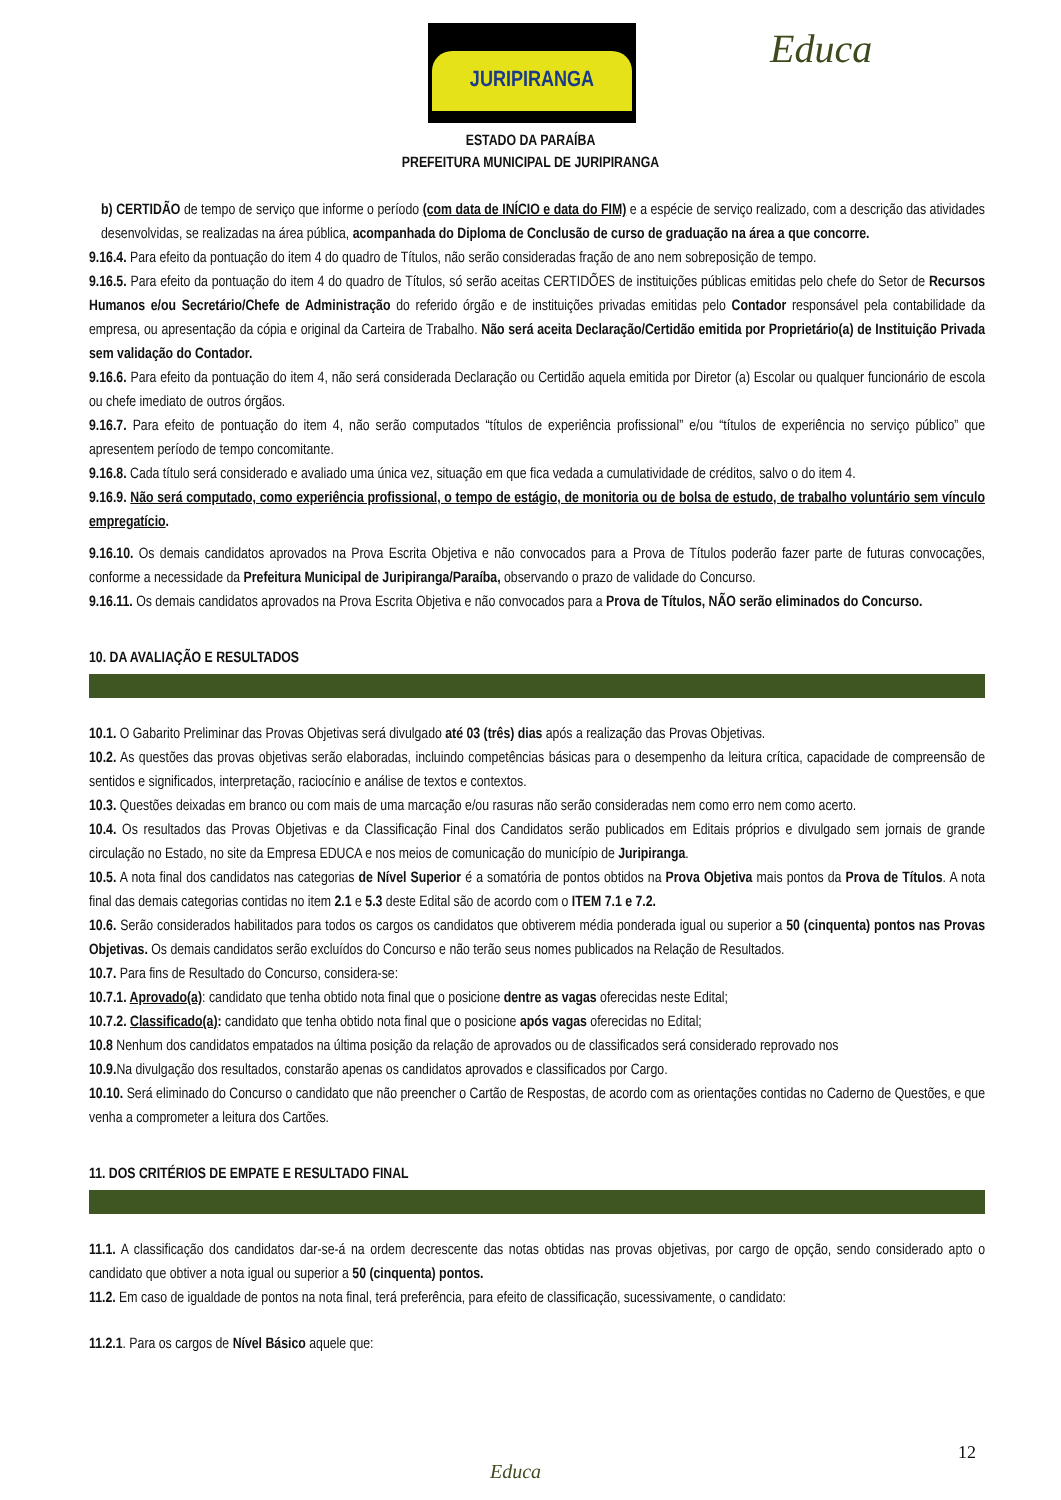JURIPIRANGA Educa
ESTADO DA PARAÍBA
PREFEITURA MUNICIPAL DE JURIPIRANGA
b) CERTIDÃO de tempo de serviço que informe o período (com data de INÍCIO e data do FIM) e a espécie de serviço realizado, com a descrição das atividades desenvolvidas, se realizadas na área pública, acompanhada do Diploma de Conclusão de curso de graduação na área a que concorre.
9.16.4. Para efeito da pontuação do item 4 do quadro de Títulos, não serão consideradas fração de ano nem sobreposição de tempo.
9.16.5. Para efeito da pontuação do item 4 do quadro de Títulos, só serão aceitas CERTIDÕES de instituições públicas emitidas pelo chefe do Setor de Recursos Humanos e/ou Secretário/Chefe de Administração do referido órgão e de instituições privadas emitidas pelo Contador responsável pela contabilidade da empresa, ou apresentação da cópia e original da Carteira de Trabalho. Não será aceita Declaração/Certidão emitida por Proprietário(a) de Instituição Privada sem validação do Contador.
9.16.6. Para efeito da pontuação do item 4, não será considerada Declaração ou Certidão aquela emitida por Diretor (a) Escolar ou qualquer funcionário de escola ou chefe imediato de outros órgãos.
9.16.7. Para efeito de pontuação do item 4, não serão computados “títulos de experiência profissional” e/ou “títulos de experiência no serviço público” que apresentem período de tempo concomitante.
9.16.8. Cada título será considerado e avaliado uma única vez, situação em que fica vedada a cumulatividade de créditos, salvo o do item 4.
9.16.9. Não será computado, como experiência profissional, o tempo de estágio, de monitoria ou de bolsa de estudo, de trabalho voluntário sem vínculo empregatício.
9.16.10. Os demais candidatos aprovados na Prova Escrita Objetiva e não convocados para a Prova de Títulos poderão fazer parte de futuras convocações, conforme a necessidade da Prefeitura Municipal de Juripiranga/Paraíba, observando o prazo de validade do Concurso.
9.16.11. Os demais candidatos aprovados na Prova Escrita Objetiva e não convocados para a Prova de Títulos, NÃO serão eliminados do Concurso.
10. DA AVALIAÇÃO E RESULTADOS
10.1. O Gabarito Preliminar das Provas Objetivas será divulgado até 03 (três) dias após a realização das Provas Objetivas.
10.2. As questões das provas objetivas serão elaboradas, incluindo competências básicas para o desempenho da leitura crítica, capacidade de compreensão de sentidos e significados, interpretação, raciocínio e análise de textos e contextos.
10.3. Questões deixadas em branco ou com mais de uma marcação e/ou rasuras não serão consideradas nem como erro nem como acerto.
10.4. Os resultados das Provas Objetivas e da Classificação Final dos Candidatos serão publicados em Editais próprios e divulgado sem jornais de grande circulação no Estado, no site da Empresa EDUCA e nos meios de comunicação do município de Juripiranga.
10.5. A nota final dos candidatos nas categorias de Nível Superior é a somatória de pontos obtidos na Prova Objetiva mais pontos da Prova de Títulos. A nota final das demais categorias contidas no item 2.1 e 5.3 deste Edital são de acordo com o ITEM 7.1 e 7.2.
10.6. Serão considerados habilitados para todos os cargos os candidatos que obtiverem média ponderada igual ou superior a 50 (cinquenta) pontos nas Provas Objetivas. Os demais candidatos serão excluídos do Concurso e não terão seus nomes publicados na Relação de Resultados.
10.7. Para fins de Resultado do Concurso, considera-se:
10.7.1. Aprovado(a): candidato que tenha obtido nota final que o posicione dentre as vagas oferecidas neste Edital;
10.7.2. Classificado(a): candidato que tenha obtido nota final que o posicione após vagas oferecidas no Edital;
10.8 Nenhum dos candidatos empatados na última posição da relação de aprovados ou de classificados será considerado reprovado nos
10.9. Na divulgação dos resultados, constarão apenas os candidatos aprovados e classificados por Cargo.
10.10. Será eliminado do Concurso o candidato que não preencher o Cartão de Respostas, de acordo com as orientações contidas no Caderno de Questões, e que venha a comprometer a leitura dos Cartões.
11. DOS CRITÉRIOS DE EMPATE E RESULTADO FINAL
11.1. A classificação dos candidatos dar-se-á na ordem decrescente das notas obtidas nas provas objetivas, por cargo de opção, sendo considerado apto o candidato que obtiver a nota igual ou superior a 50 (cinquenta) pontos.
11.2. Em caso de igualdade de pontos na nota final, terá preferência, para efeito de classificação, sucessivamente, o candidato:
11.2.1. Para os cargos de Nível Básico aquele que:
12
Educa